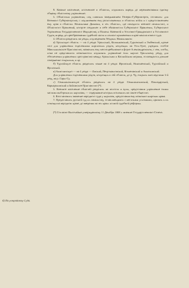б) По устройству Суда. 9. Казачье население, поселенное в областях, подчинить впредь до переименования одному общему областному управлению.
5. Областныя управления, под главным заведыванием Генерал-Губернаторов, составить: для Военнаго Губернаторства, с подчинением ему расположенных в областях войск и с предоставлением ему прав в областях Начальника Дивизии, в тех областях, где находится военное начальство, и Областного Правлений, которое соединяет в себе обязанности Губернского Правления, Губернского Управления Государственного Имущества, и Палаты: Казенной и Уголовно-Гражданского и Уголовного Судов, впредь до преобразования судебной части и полнаго применения в крае начала нового суда.
4. Области разделить на уезды, под ведением Уездных Начальников:
а) Уральскую область — на 4 уезда: Уральский, Калмыковский, Гурьевский и Эмбенский, кроме того для управления отделениями киргизских родов, кочующих на Усть-Урте, учредить особое Мангышлакское Приставство, назначить ему местопребывание в форте Александровском, с тем, чтобы, пока не представится возможности подчинить управление этих киргиз Уральскому уезду, для обеспечения управления пространства между Аральским и Каспийским морями, остающагося доныне совершенно открытым, и пр.
б) Тургайскую область разделить также на 4 уезда: Иргизский, Николаевский, Тургайский и Иргизский.
в) Акмолинскую — на 4 уезда — Омский, Петропавловский, Кокчетавский и Акмолинский.
Для управления отделениями родов, кочующих в сей области, до р. Чу, открыть впоследствии 5-й уезд, на р. Сары-Су.
г) Семипалатинскую область разделить на 4 уезда: Семипалатинский, Павлодарский, Каркаралинский и Зайсанское Приставство (*).
5. Военное население областей разделить на волости и аулы, предоставив управление этими частями выборным их киргизам, — содержание которых возложить на самое общество.
6. Восстановить значение народного суда у киргизов, предоставив ему возможно широкия права.
7. Предоставить русской суд их начальству, оставляющимся с местными условиями, принять к их помощи на народном праве, до введения на тех краях полной судебной реформы.
(*) Согласно Высочайше утвержденному 11 Декабря 1868 г. мнению Государственнаго Совета.